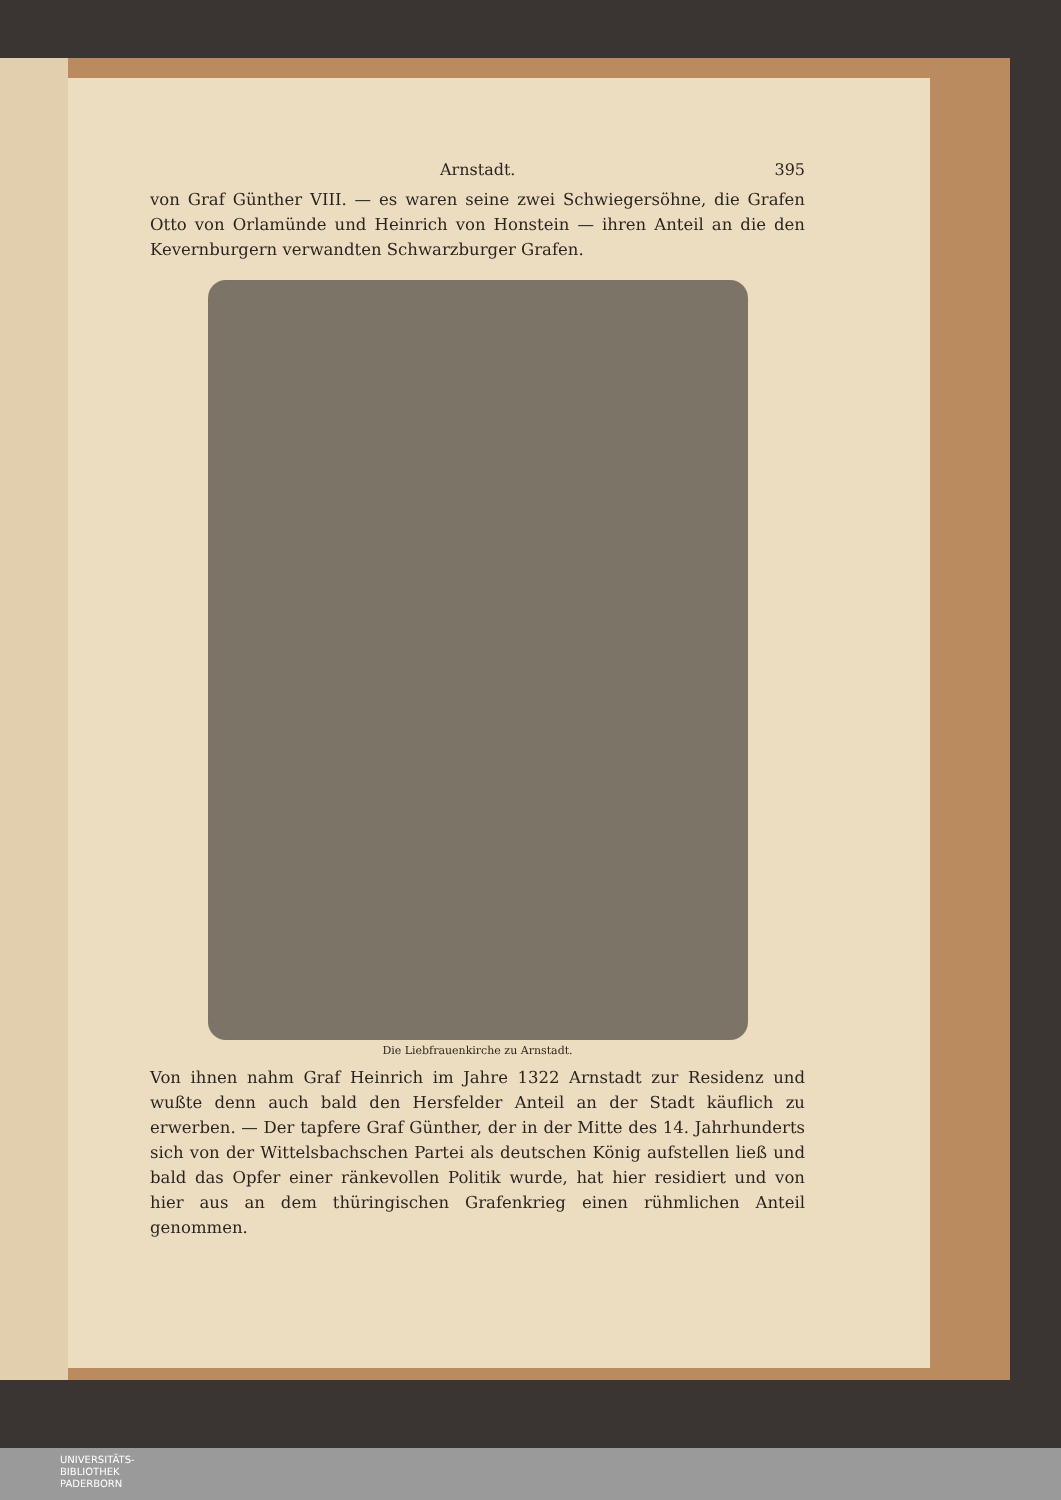Arnstadt. 395
von Graf Günther VIII. — es waren seine zwei Schwiegersöhne, die Grafen Otto von Orlamünde und Heinrich von Honstein — ihren Anteil an die den Kevernburgern verwandten Schwarzburger Grafen.
Die Liebfrauenkirche zu Arnstadt.
Von ihnen nahm Graf Heinrich im Jahre 1322 Arnstadt zur Residenz und wußte denn auch bald den Hersfelder Anteil an der Stadt käuflich zu erwerben. — Der tapfere Graf Günther, der in der Mitte des 14. Jahrhunderts sich von der Wittelsbachschen Partei als deutschen König aufstellen ließ und bald das Opfer einer ränkevollen Politik wurde, hat hier residiert und von hier aus an dem thüringischen Grafenkrieg einen rühmlichen Anteil genommen.
UNIVERSITÄTS-
BIBLIOTHEK
PADERBORN